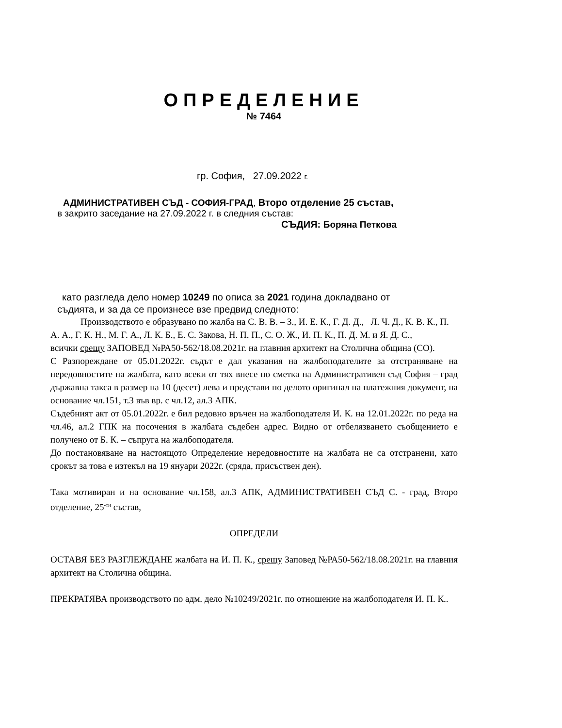ОПРЕДЕЛЕНИЕ
№ 7464
гр. София, 27.09.2022 г.
АДМИНИСТРАТИВЕН СЪД - СОФИЯ-ГРАД, Второ отделение 25 състав,
в закрито заседание на 27.09.2022 г. в следния състав:
СЪДИЯ: Боряна Петкова
като разгледа дело номер 10249 по описа за 2021 година докладвано от
съдията, и за да се произнесе взе предвид следното:
Производството е образувано по жалба на С. В. В. – З., И. Е. К., Г. Д. Д., Л. Ч. Д., К. В. К., П. А. А., Г. К. Н., М. Г. А., Л. К. Б., Е. С. Закова, Н. П. П., С. О. Ж., И. П. К., П. Д. М. и Я. Д. С.,
всички срещу ЗАПОВЕД №РА50-562/18.08.2021г. на главния архитект на Столична община (СО).
С Разпореждане от 05.01.2022г. съдът е дал указания на жалбоподателите за отстраняване на нередовностите на жалбата, като всеки от тях внесе по сметка на Административен съд София – град държавна такса в размер на 10 (десет) лева и представи по делото оригинал на платежния документ, на основание чл.151, т.3 във вр. с чл.12, ал.3 АПК.
Съдебният акт от 05.01.2022г. е бил редовно връчен на жалбоподателя И. К. на 12.01.2022г. по реда на чл.46, ал.2 ГПК на посочения в жалбата съдебен адрес. Видно от отбелязването съобщението е получено от Б. К. – съпруга на жалбоподателя.
До постановяване на настоящото Определение нередовностите на жалбата не са отстранени, като срокът за това е изтекъл на 19 януари 2022г. (сряда, присъствен ден).
Така мотивиран и на основание чл.158, ал.3 АПК, АДМИНИСТРАТИВЕН СЪД С. - град, Второ отделение, 25<sup>-ти</sup> състав,
ОПРЕДЕЛИ
ОСТАВЯ БЕЗ РАЗГЛЕЖДАНЕ жалбата на И. П. К., срещу Заповед №РА50-562/18.08.2021г. на главния архитект на Столична община.
ПРЕКРАТЯВА производството по адм. дело №10249/2021г. по отношение на жалбоподателя И. П. К..